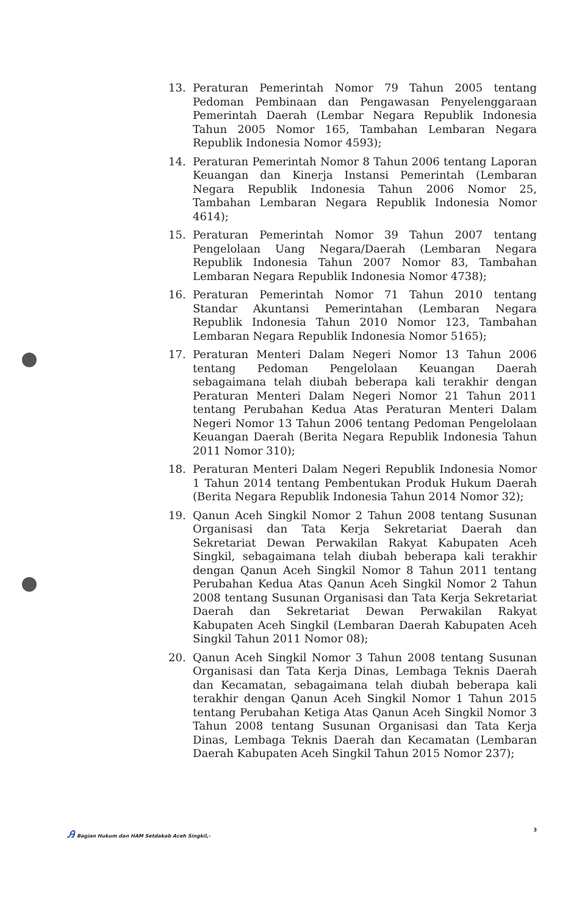13. Peraturan Pemerintah Nomor 79 Tahun 2005 tentang Pedoman Pembinaan dan Pengawasan Penyelenggaraan Pemerintah Daerah (Lembar Negara Republik Indonesia Tahun 2005 Nomor 165, Tambahan Lembaran Negara Republik Indonesia Nomor 4593);
14. Peraturan Pemerintah Nomor 8 Tahun 2006 tentang Laporan Keuangan dan Kinerja Instansi Pemerintah (Lembaran Negara Republik Indonesia Tahun 2006 Nomor 25, Tambahan Lembaran Negara Republik Indonesia Nomor 4614);
15. Peraturan Pemerintah Nomor 39 Tahun 2007 tentang Pengelolaan Uang Negara/Daerah (Lembaran Negara Republik Indonesia Tahun 2007 Nomor 83, Tambahan Lembaran Negara Republik Indonesia Nomor 4738);
16. Peraturan Pemerintah Nomor 71 Tahun 2010 tentang Standar Akuntansi Pemerintahan (Lembaran Negara Republik Indonesia Tahun 2010 Nomor 123, Tambahan Lembaran Negara Republik Indonesia Nomor 5165);
17. Peraturan Menteri Dalam Negeri Nomor 13 Tahun 2006 tentang Pedoman Pengelolaan Keuangan Daerah sebagaimana telah diubah beberapa kali terakhir dengan Peraturan Menteri Dalam Negeri Nomor 21 Tahun 2011 tentang Perubahan Kedua Atas Peraturan Menteri Dalam Negeri Nomor 13 Tahun 2006 tentang Pedoman Pengelolaan Keuangan Daerah (Berita Negara Republik Indonesia Tahun 2011 Nomor 310);
18. Peraturan Menteri Dalam Negeri Republik Indonesia Nomor 1 Tahun 2014 tentang Pembentukan Produk Hukum Daerah (Berita Negara Republik Indonesia Tahun 2014 Nomor 32);
19. Qanun Aceh Singkil Nomor 2 Tahun 2008 tentang Susunan Organisasi dan Tata Kerja Sekretariat Daerah dan Sekretariat Dewan Perwakilan Rakyat Kabupaten Aceh Singkil, sebagaimana telah diubah beberapa kali terakhir dengan Qanun Aceh Singkil Nomor 8 Tahun 2011 tentang Perubahan Kedua Atas Qanun Aceh Singkil Nomor 2 Tahun 2008 tentang Susunan Organisasi dan Tata Kerja Sekretariat Daerah dan Sekretariat Dewan Perwakilan Rakyat Kabupaten Aceh Singkil (Lembaran Daerah Kabupaten Aceh Singkil Tahun 2011 Nomor 08);
20. Qanun Aceh Singkil Nomor 3 Tahun 2008 tentang Susunan Organisasi dan Tata Kerja Dinas, Lembaga Teknis Daerah dan Kecamatan, sebagaimana telah diubah beberapa kali terakhir dengan Qanun Aceh Singkil Nomor 1 Tahun 2015 tentang Perubahan Ketiga Atas Qanun Aceh Singkil Nomor 3 Tahun 2008 tentang Susunan Organisasi dan Tata Kerja Dinas, Lembaga Teknis Daerah dan Kecamatan (Lembaran Daerah Kabupaten Aceh Singkil Tahun 2015 Nomor 237);
Ꭿ Bagian Hukum dan HAM Setdakab Aceh Singkil,-
3